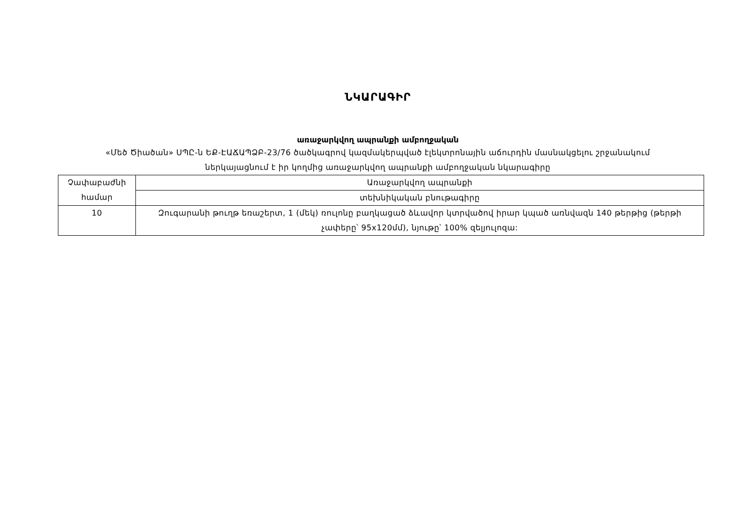ՆԿԱՐԱԳԻՐ
առաջարկվող ապրանքի ամբողջական
«Մեծ Ծիածան» ՍՊԸ-ն ԵՔ-ԷԱՃԱՊՁԲ-23/76 ծածկագրով կազմակերպված էլեկտրոնային աճուրդին մասնակցելու շրջանակում
ներկայացնում է իր կողմից առաջարկվող ապրանքի ամբողջական նկարագիրը
| Չափաբաժնի համար | Առաջարկվող ապրանքի |
| | տեխնիկական բնութագիրը |
| 10 | Զուգարանի թուղթ եռաշերտ, 1 (մեկ) ռուլոնը բաղկացած ձևավոր կտրվածով իրար կպած առնվազն 140 թերթից (թերթի չափերը՝ 95x120մմ), նյութը՝ 100% զելյուլոզա: |